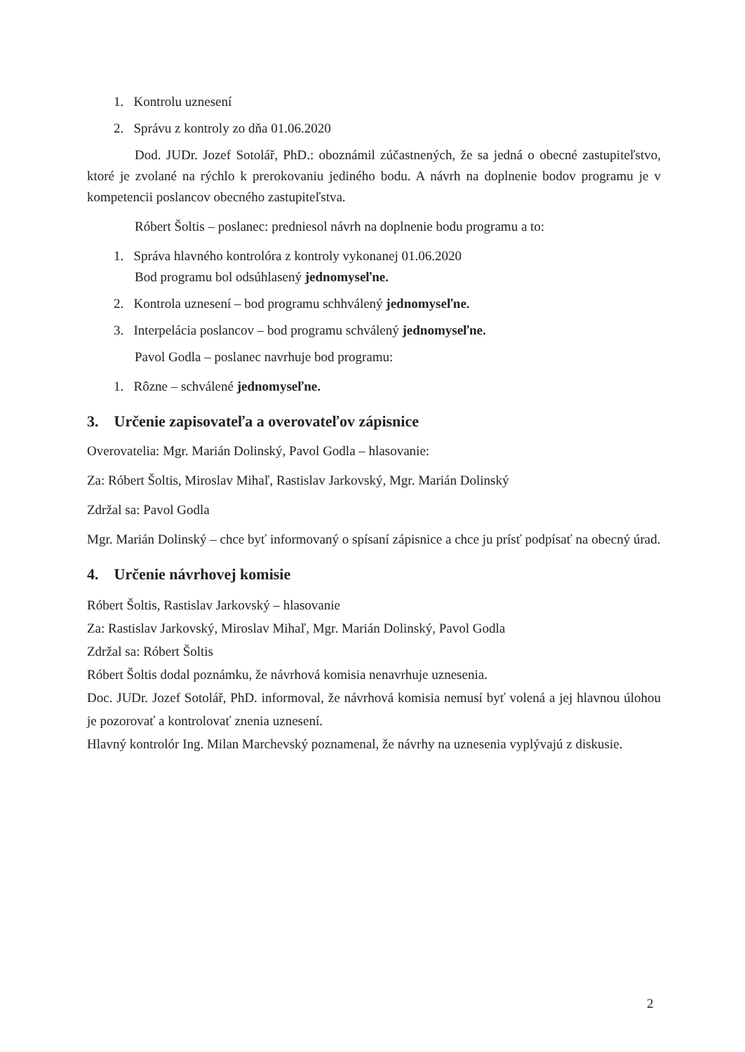1. Kontrolu uznesení
2. Správu z kontroly zo dňa 01.06.2020
Dod. JUDr. Jozef Sotolář, PhD.: oboznámil zúčastnených, že sa jedná o obecné zastupiteľstvo, ktoré je zvolané na rýchlo k prerokovaniu jediného bodu. A návrh na doplnenie bodov programu je v kompetencii poslancov obecného zastupiteľstva.
Róbert Šoltis – poslanec: predniesol návrh na doplnenie bodu programu a to:
1. Správa hlavného kontrolóra z kontroly vykonanej 01.06.2020
Bod programu bol odsúhlasený jednomyseľne.
2. Kontrola uznesení – bod programu schhválený jednomyseľne.
3. Interpelácia poslancov – bod programu schválený jednomyseľne.
Pavol Godla – poslanec navrhuje bod programu:
1. Rôzne – schválené jednomyseľne.
3. Určenie zapisovateľa a overovateľov zápisnice
Overovatelia: Mgr. Marián Dolinský, Pavol Godla – hlasovanie:
Za: Róbert Šoltis, Miroslav Mihaľ, Rastislav Jarkovský, Mgr. Marián Dolinský
Zdržal sa: Pavol Godla
Mgr. Marián Dolinský – chce byť informovaný o spísaní zápisnice a chce ju prísť podpísať na obecný úrad.
4. Určenie návrhovej komisie
Róbert Šoltis, Rastislav Jarkovský – hlasovanie
Za: Rastislav Jarkovský, Miroslav Mihaľ, Mgr. Marián Dolinský, Pavol Godla
Zdržal sa: Róbert Šoltis
Róbert Šoltis dodal poznámku, že návrhová komisia nenavrhuje uznesenia.
Doc. JUDr. Jozef Sotolář, PhD. informoval, že návrhová komisia nemusí byť volená a jej hlavnou úlohou je pozorovať a kontrolovať znenia uznesení.
Hlavný kontrolór Ing. Milan Marchevský poznamenal, že návrhy na uznesenia vyplývajú z diskusie.
2